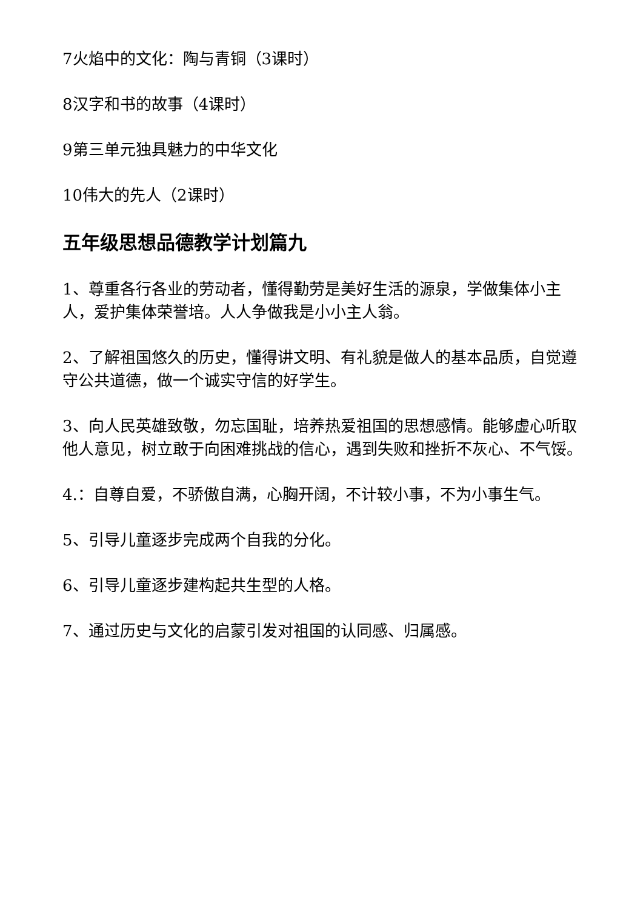7火焰中的文化：陶与青铜（3课时）
8汉字和书的故事（4课时）
9第三单元独具魅力的中华文化
10伟大的先人（2课时）
五年级思想品德教学计划篇九
1、尊重各行各业的劳动者，懂得勤劳是美好生活的源泉，学做集体小主人，爱护集体荣誉培。人人争做我是小小主人翁。
2、了解祖国悠久的历史，懂得讲文明、有礼貌是做人的基本品质，自觉遵守公共道德，做一个诚实守信的好学生。
3、向人民英雄致敬，勿忘国耻，培养热爱祖国的思想感情。能够虚心听取他人意见，树立敢于向困难挑战的信心，遇到失败和挫折不灰心、不气馁。
4.：自尊自爱，不骄傲自满，心胸开阔，不计较小事，不为小事生气。
5、引导儿童逐步完成两个自我的分化。
6、引导儿童逐步建构起共生型的人格。
7、通过历史与文化的启蒙引发对祖国的认同感、归属感。